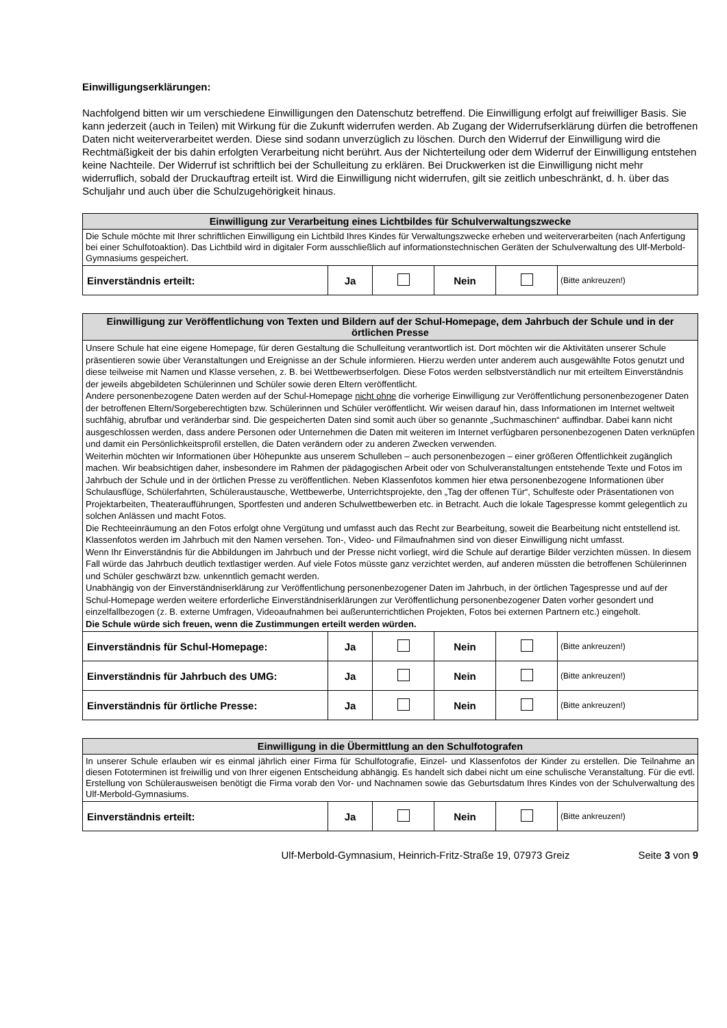Einwilligungserklärungen:
Nachfolgend bitten wir um verschiedene Einwilligungen den Datenschutz betreffend. Die Einwilligung erfolgt auf freiwilliger Basis. Sie kann jederzeit (auch in Teilen) mit Wirkung für die Zukunft widerrufen werden. Ab Zugang der Widerrufserklärung dürfen die betroffenen Daten nicht weiterverarbeitet werden. Diese sind sodann unverzüglich zu löschen. Durch den Widerruf der Einwilligung wird die Rechtmäßigkeit der bis dahin erfolgten Verarbeitung nicht berührt. Aus der Nichterteilung oder dem Widerruf der Einwilligung entstehen keine Nachteile. Der Widerruf ist schriftlich bei der Schulleitung zu erklären. Bei Druckwerken ist die Einwilligung nicht mehr widerruflich, sobald der Druckauftrag erteilt ist. Wird die Einwilligung nicht widerrufen, gilt sie zeitlich unbeschränkt, d. h. über das Schuljahr und auch über die Schulzugehörigkeit hinaus.
| Einwilligung zur Verarbeitung eines Lichtbildes für Schulverwaltungszwecke | | | | | |
| --- | --- | --- | --- | --- | --- |
| Die Schule möchte mit Ihrer schriftlichen Einwilligung ein Lichtbild Ihres Kindes für Verwaltungszwecke erheben und weiterverarbeiten (nach Anfertigung bei einer Schulfotoaktion). Das Lichtbild wird in digitaler Form ausschließlich auf informationstechnischen Geräten der Schulverwaltung des Ulf-Merbold-Gymnasiums gespeichert. | | | | | |
| Einverständnis erteilt: | Ja | | Nein | | (Bitte ankreuzen!) |
| Einwilligung zur Veröffentlichung von Texten und Bildern auf der Schul-Homepage, dem Jahrbuch der Schule und in der örtlichen Presse | | | | | |
| --- | --- | --- | --- | --- | --- |
| Unsere Schule hat eine eigene Homepage, für deren Gestaltung die Schulleitung verantwortlich ist. Dort möchten wir die Aktivitäten unserer Schule präsentieren sowie über Veranstaltungen und Ereignisse an der Schule informieren. Hierzu werden unter anderem auch ausgewählte Fotos genutzt und diese teilweise mit Namen und Klasse versehen, z. B. bei Wettbewerbserfolgen. Diese Fotos werden selbstverständlich nur mit erteiltem Einverständnis der jeweils abgebildeten Schülerinnen und Schüler sowie deren Eltern veröffentlicht. Andere personenbezogene Daten werden auf der Schul-Homepage nicht ohne die vorherige Einwilligung zur Veröffentlichung personenbezogener Daten der betroffenen Eltern/Sorgeberechtigten bzw. Schülerinnen und Schüler veröffentlicht. Wir weisen darauf hin, dass Informationen im Internet weltweit suchfähig, abrufbar und veränderbar sind. Die gespeicherten Daten sind somit auch über so genannte „Suchmaschinen“ auffindbar. Dabei kann nicht ausgeschlossen werden, dass andere Personen oder Unternehmen die Daten mit weiteren im Internet verfügbaren personenbezogenen Daten verknüpfen und damit ein Persönlichkeitsprofil erstellen, die Daten verändern oder zu anderen Zwecken verwenden. Weiterhin möchten wir Informationen über Höhepunkte aus unserem Schulleben – auch personenbezogen – einer größeren Öffentlichkeit zugänglich machen. Wir beabsichtigen daher, insbesondere im Rahmen der pädagogischen Arbeit oder von Schulveranstaltungen entstehende Texte und Fotos im Jahrbuch der Schule und in der örtlichen Presse zu veröffentlichen. Neben Klassenfotos kommen hier etwa personenbezogene Informationen über Schulausflüge, Schülerfahrten, Schüleraustausche, Wettbewerbe, Unterrichtsprojekte, den „Tag der offenen Tür“, Schulfeste oder Präsentationen von Projektarbeiten, Theateraufführungen, Sportfesten und anderen Schulwettbewerben etc. in Betracht. Auch die lokale Tagespresse kommt gelegentlich zu solchen Anlässen und macht Fotos. Die Rechteeinräumung an den Fotos erfolgt ohne Vergütung und umfasst auch das Recht zur Bearbeitung, soweit die Bearbeitung nicht entstellend ist. Klassenfotos werden im Jahrbuch mit den Namen versehen. Ton-, Video- und Filmaufnahmen sind von dieser Einwilligung nicht umfasst. Wenn Ihr Einverständnis für die Abbildungen im Jahrbuch und der Presse nicht vorliegt, wird die Schule auf derartige Bilder verzichten müssen. In diesem Fall würde das Jahrbuch deutlich textlastiger werden. Auf viele Fotos müsste ganz verzichtet werden, auf anderen müssten die betroffenen Schülerinnen und Schüler geschwärzt bzw. unkenntlich gemacht werden. Unabhängig von der Einverständniserklärung zur Veröffentlichung personenbezogener Daten im Jahrbuch, in der örtlichen Tagespresse und auf der Schul-Homepage werden weitere erforderliche Einverständniserklärungen zur Veröffentlichung personenbezogener Daten vorher gesondert und einzelfallbezogen (z. B. externe Umfragen, Videoaufnahmen bei außerunterrichtlichen Projekten, Fotos bei externen Partnern etc.) eingeholt. Die Schule würde sich freuen, wenn die Zustimmungen erteilt werden würden. | | | | | |
| Einverständnis für Schul-Homepage: | Ja | | Nein | | (Bitte ankreuzen!) |
| Einverständnis für Jahrbuch des UMG: | Ja | | Nein | | (Bitte ankreuzen!) |
| Einverständnis für örtliche Presse: | Ja | | Nein | | (Bitte ankreuzen!) |
| Einwilligung in die Übermittlung an den Schulfotografen | | | | | |
| --- | --- | --- | --- | --- | --- |
| In unserer Schule erlauben wir es einmal jährlich einer Firma für Schulfotografie, Einzel- und Klassenfotos der Kinder zu erstellen. Die Teilnahme an diesen Fototerminen ist freiwillig und von Ihrer eigenen Entscheidung abhängig. Es handelt sich dabei nicht um eine schulische Veranstaltung. Für die evtl. Erstellung von Schülerausweisen benötigt die Firma vorab den Vor- und Nachnamen sowie das Geburtsdatum Ihres Kindes von der Schulverwaltung des Ulf-Merbold-Gymnasiums. | | | | | |
| Einverständnis erteilt: | Ja | | Nein | | (Bitte ankreuzen!) |
Ulf-Merbold-Gymnasium, Heinrich-Fritz-Straße 19, 07973 Greiz Seite 3 von 9